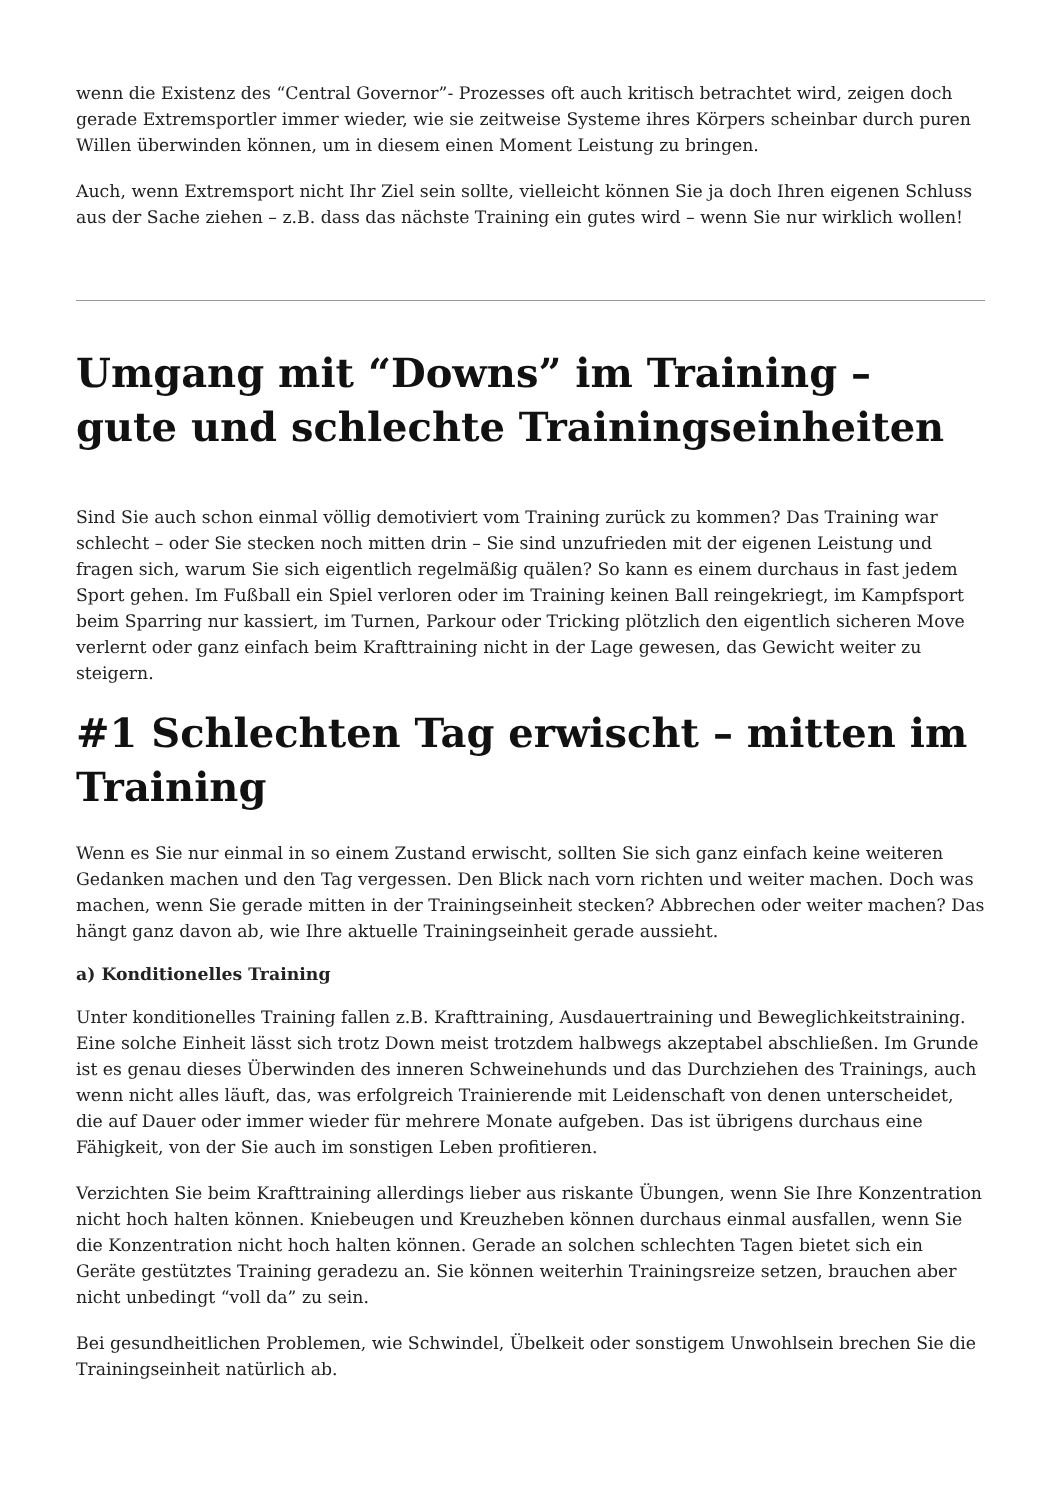wenn die Existenz des “Central Governor”- Prozesses oft auch kritisch betrachtet wird, zeigen doch gerade Extremsportler immer wieder, wie sie zeitweise Systeme ihres Körpers scheinbar durch puren Willen überwinden können, um in diesem einen Moment Leistung zu bringen.
Auch, wenn Extremsport nicht Ihr Ziel sein sollte, vielleicht können Sie ja doch Ihren eigenen Schluss aus der Sache ziehen – z.B. dass das nächste Training ein gutes wird – wenn Sie nur wirklich wollen!
Umgang mit “Downs” im Training – gute und schlechte Trainingseinheiten
Sind Sie auch schon einmal völlig demotiviert vom Training zurück zu kommen? Das Training war schlecht – oder Sie stecken noch mitten drin – Sie sind unzufrieden mit der eigenen Leistung und fragen sich, warum Sie sich eigentlich regelmäßig quälen? So kann es einem durchaus in fast jedem Sport gehen. Im Fußball ein Spiel verloren oder im Training keinen Ball reingekriegt, im Kampfsport beim Sparring nur kassiert, im Turnen, Parkour oder Tricking plötzlich den eigentlich sicheren Move verlernt oder ganz einfach beim Krafttraining nicht in der Lage gewesen, das Gewicht weiter zu steigern.
#1 Schlechten Tag erwischt – mitten im Training
Wenn es Sie nur einmal in so einem Zustand erwischt, sollten Sie sich ganz einfach keine weiteren Gedanken machen und den Tag vergessen. Den Blick nach vorn richten und weiter machen. Doch was machen, wenn Sie gerade mitten in der Trainingseinheit stecken? Abbrechen oder weiter machen? Das hängt ganz davon ab, wie Ihre aktuelle Trainingseinheit gerade aussieht.
a) Konditionelles Training
Unter konditionelles Training fallen z.B. Krafttraining, Ausdauertraining und Beweglichkeitstraining. Eine solche Einheit lässt sich trotz Down meist trotzdem halbwegs akzeptabel abschließen. Im Grunde ist es genau dieses Überwinden des inneren Schweinehunds und das Durchziehen des Trainings, auch wenn nicht alles läuft, das, was erfolgreich Trainierende mit Leidenschaft von denen unterscheidet, die auf Dauer oder immer wieder für mehrere Monate aufgeben. Das ist übrigens durchaus eine Fähigkeit, von der Sie auch im sonstigen Leben profitieren.
Verzichten Sie beim Krafttraining allerdings lieber aus riskante Übungen, wenn Sie Ihre Konzentration nicht hoch halten können. Kniebeugen und Kreuzheben können durchaus einmal ausfallen, wenn Sie die Konzentration nicht hoch halten können. Gerade an solchen schlechten Tagen bietet sich ein Geräte gestütztes Training geradezu an. Sie können weiterhin Trainingsreize setzen, brauchen aber nicht unbedingt “voll da” zu sein.
Bei gesundheitlichen Problemen, wie Schwindel, Übelkeit oder sonstigem Unwohlsein brechen Sie die Trainingseinheit natürlich ab.